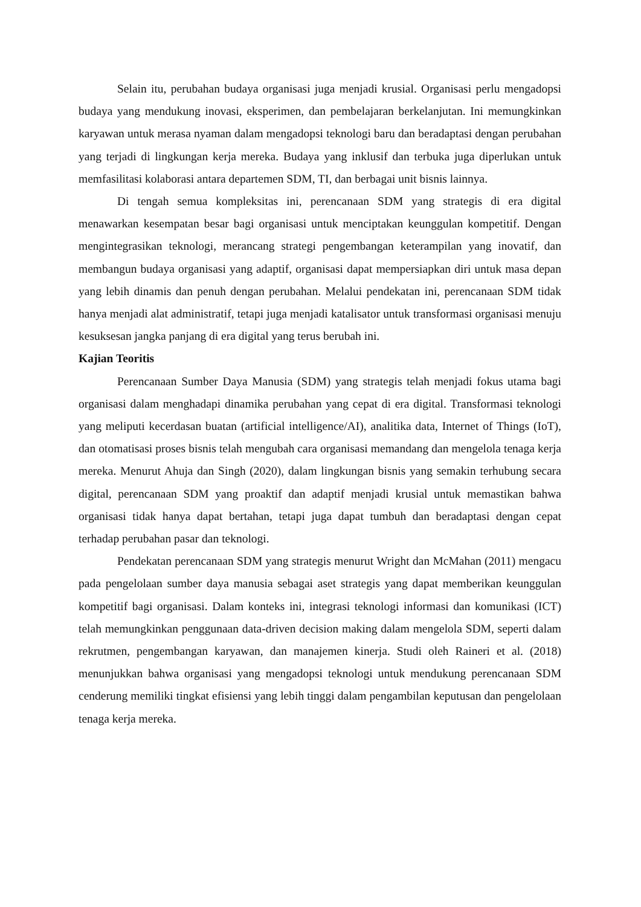Selain itu, perubahan budaya organisasi juga menjadi krusial. Organisasi perlu mengadopsi budaya yang mendukung inovasi, eksperimen, dan pembelajaran berkelanjutan. Ini memungkinkan karyawan untuk merasa nyaman dalam mengadopsi teknologi baru dan beradaptasi dengan perubahan yang terjadi di lingkungan kerja mereka. Budaya yang inklusif dan terbuka juga diperlukan untuk memfasilitasi kolaborasi antara departemen SDM, TI, dan berbagai unit bisnis lainnya.
Di tengah semua kompleksitas ini, perencanaan SDM yang strategis di era digital menawarkan kesempatan besar bagi organisasi untuk menciptakan keunggulan kompetitif. Dengan mengintegrasikan teknologi, merancang strategi pengembangan keterampilan yang inovatif, dan membangun budaya organisasi yang adaptif, organisasi dapat mempersiapkan diri untuk masa depan yang lebih dinamis dan penuh dengan perubahan. Melalui pendekatan ini, perencanaan SDM tidak hanya menjadi alat administratif, tetapi juga menjadi katalisator untuk transformasi organisasi menuju kesuksesan jangka panjang di era digital yang terus berubah ini.
Kajian Teoritis
Perencanaan Sumber Daya Manusia (SDM) yang strategis telah menjadi fokus utama bagi organisasi dalam menghadapi dinamika perubahan yang cepat di era digital. Transformasi teknologi yang meliputi kecerdasan buatan (artificial intelligence/AI), analitika data, Internet of Things (IoT), dan otomatisasi proses bisnis telah mengubah cara organisasi memandang dan mengelola tenaga kerja mereka. Menurut Ahuja dan Singh (2020), dalam lingkungan bisnis yang semakin terhubung secara digital, perencanaan SDM yang proaktif dan adaptif menjadi krusial untuk memastikan bahwa organisasi tidak hanya dapat bertahan, tetapi juga dapat tumbuh dan beradaptasi dengan cepat terhadap perubahan pasar dan teknologi.
Pendekatan perencanaan SDM yang strategis menurut Wright dan McMahan (2011) mengacu pada pengelolaan sumber daya manusia sebagai aset strategis yang dapat memberikan keunggulan kompetitif bagi organisasi. Dalam konteks ini, integrasi teknologi informasi dan komunikasi (ICT) telah memungkinkan penggunaan data-driven decision making dalam mengelola SDM, seperti dalam rekrutmen, pengembangan karyawan, dan manajemen kinerja. Studi oleh Raineri et al. (2018) menunjukkan bahwa organisasi yang mengadopsi teknologi untuk mendukung perencanaan SDM cenderung memiliki tingkat efisiensi yang lebih tinggi dalam pengambilan keputusan dan pengelolaan tenaga kerja mereka.